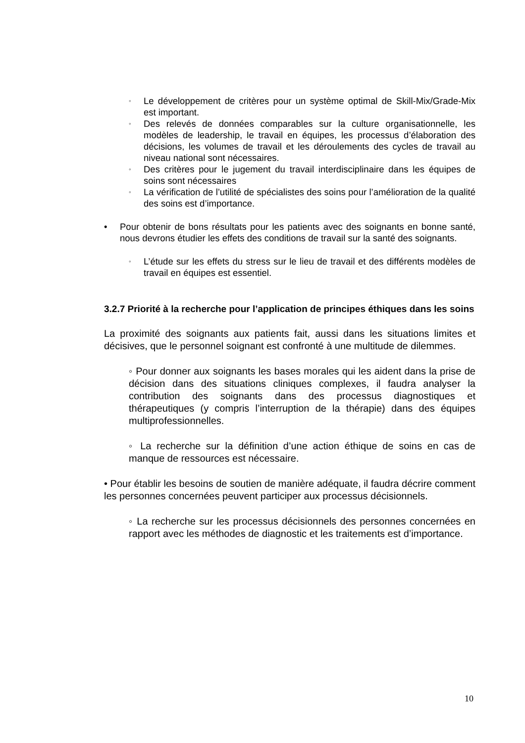◦ Le développement de critères pour un système optimal de Skill-Mix/Grade-Mix est important.
◦ Des relevés de données comparables sur la culture organisationnelle, les modèles de leadership, le travail en équipes, les processus d’élaboration des décisions, les volumes de travail et les déroulements des cycles de travail au niveau national sont nécessaires.
◦ Des critères pour le jugement du travail interdisciplinaire dans les équipes de soins sont nécessaires
◦ La vérification de l’utilité de spécialistes des soins pour l’amélioration de la qualité des soins est d’importance.
• Pour obtenir de bons résultats pour les patients avec des soignants en bonne santé, nous devrons étudier les effets des conditions de travail sur la santé des soignants.
◦ L’étude sur les effets du stress sur le lieu de travail et des différents modèles de travail en équipes est essentiel.
3.2.7 Priorité à la recherche pour l’application de principes éthiques dans les soins
La proximité des soignants aux patients fait, aussi dans les situations limites et décisives, que le personnel soignant est confronté à une multitude de dilemmes.
◦ Pour donner aux soignants les bases morales qui les aident dans la prise de décision dans des situations cliniques complexes, il faudra analyser la contribution des soignants dans des processus diagnostiques et thérapeutiques (y compris l’interruption de la thérapie) dans des équipes multiprofessionnelles.
◦ La recherche sur la définition d’une action éthique de soins en cas de manque de ressources est nécessaire.
• Pour établir les besoins de soutien de manière adéquate, il faudra décrire comment les personnes concernées peuvent participer aux processus décisionnels.
◦ La recherche sur les processus décisionnels des personnes concernées en rapport avec les méthodes de diagnostic et les traitements est d’importance.
10